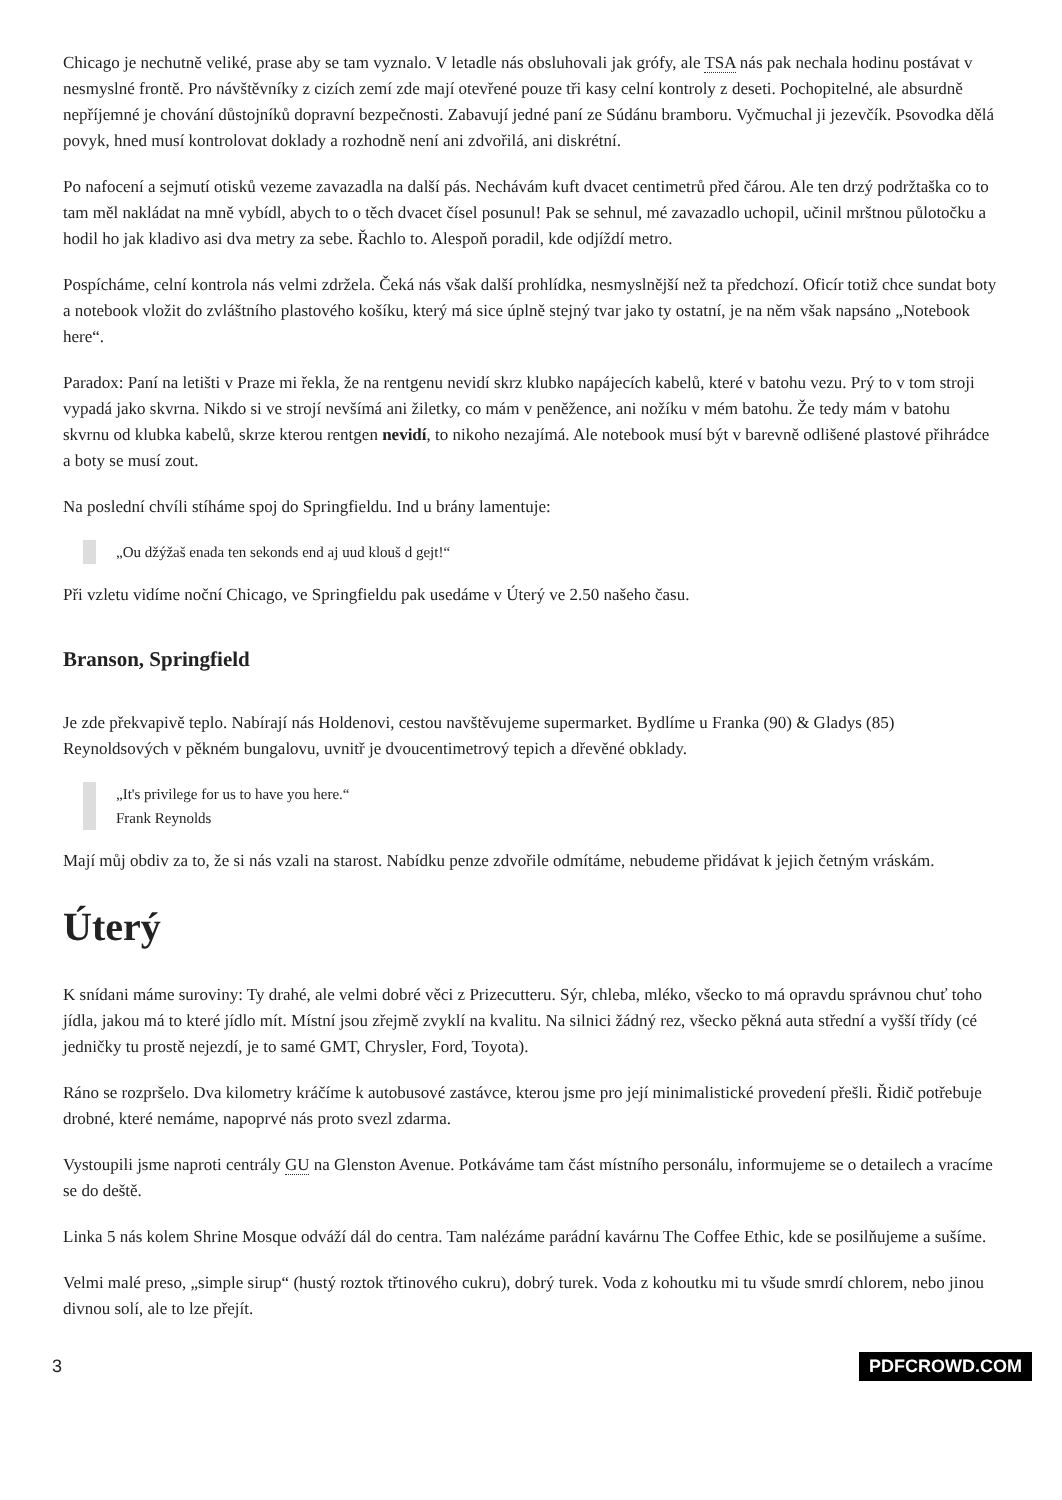Chicago je nechutně veliké, prase aby se tam vyznalo. V letadle nás obsluhovali jak grófy, ale TSA nás pak nechala hodinu postávat v nesmyslné frontě. Pro návštěvníky z cizích zemí zde mají otevřené pouze tři kasy celní kontroly z deseti. Pochopitelné, ale absurdně nepříjemné je chování důstojníků dopravní bezpečnosti. Zabavují jedné paní ze Súdánu bramboru. Vyčmuchal ji jezevčík. Psovodka dělá povyk, hned musí kontrolovat doklady a rozhodně není ani zdvořilá, ani diskrétní.
Po nafocení a sejmutí otisků vezeme zavazadla na další pás. Nechávám kuft dvacet centimetrů před čárou. Ale ten drzý podržtaška co to tam měl nakládat na mně vybídl, abych to o těch dvacet čísel posunul! Pak se sehnul, mé zavazadlo uchopil, učinil mrštnou půlotočku a hodil ho jak kladivo asi dva metry za sebe. Řachlo to. Alespoň poradil, kde odjíždí metro.
Pospícháme, celní kontrola nás velmi zdržela. Čeká nás však další prohlídka, nesmyslnější než ta předchozí. Oficír totiž chce sundat boty a notebook vložit do zvláštního plastového košíku, který má sice úplně stejný tvar jako ty ostatní, je na něm však napsáno „Notebook here“.
Paradox: Paní na letišti v Praze mi řekla, že na rentgenu nevidí skrz klubko napájecích kabelů, které v batohu vezu. Prý to v tom stroji vypadá jako skvrna. Nikdo si ve strojí nevšímá ani žiletky, co mám v peněžence, ani nožíku v mém batohu. Že tedy mám v batohu skvrnu od klubka kabelů, skrze kterou rentgen nevidí, to nikoho nezajímá. Ale notebook musí být v barevně odlišené plastové přihrádce a boty se musí zout.
Na poslední chvíli stíháme spoj do Springfieldu. Ind u brány lamentuje:
„Ou džýžaš enada ten sekonds end aj uud klouš d gejt!“
Při vzletu vidíme noční Chicago, ve Springfieldu pak usedáme v Úterý ve 2.50 našeho času.
Branson, Springfield
Je zde překvapivě teplo. Nabírají nás Holdenovi, cestou navštěvujeme supermarket. Bydlíme u Franka (90) & Gladys (85) Reynoldsových v pěkném bungalovu, uvnitř je dvoucentimetrový tepich a dřevěné obklady.
„It's privilege for us to have you here.“
Frank Reynolds
Mají můj obdiv za to, že si nás vzali na starost. Nabídku penze zdvořile odmítáme, nebudeme přidávat k jejich četným vráskám.
Úterý
K snídani máme suroviny: Ty drahé, ale velmi dobré věci z Prizecutteru. Sýr, chleba, mléko, všecko to má opravdu správnou chuť toho jídla, jakou má to které jídlo mít. Místní jsou zřejmě zvyklí na kvalitu. Na silnici žádný rez, všecko pěkná auta střední a vyšší třídy (cé jedničky tu prostě nejezdí, je to samé GMT, Chrysler, Ford, Toyota).
Ráno se rozpršelo. Dva kilometry kráčíme k autobusové zastávce, kterou jsme pro její minimalistické provedení přešli. Řidič potřebuje drobné, které nemáme, napoprvé nás proto svezl zdarma.
Vystoupili jsme naproti centrály GU na Glenston Avenue. Potkáváme tam část místního personálu, informujeme se o detailech a vracíme se do deště.
Linka 5 nás kolem Shrine Mosque odváží dál do centra. Tam nalézáme parádní kavárnu The Coffee Ethic, kde se posilňujeme a sušíme.
Velmi malé preso, „simple sirup“ (hustý roztok třtinového cukru), dobrý turek. Voda z kohoutku mi tu všude smrdí chlorem, nebo jinou divnou solí, ale to lze přejít.
3 PDFCROWD.COM